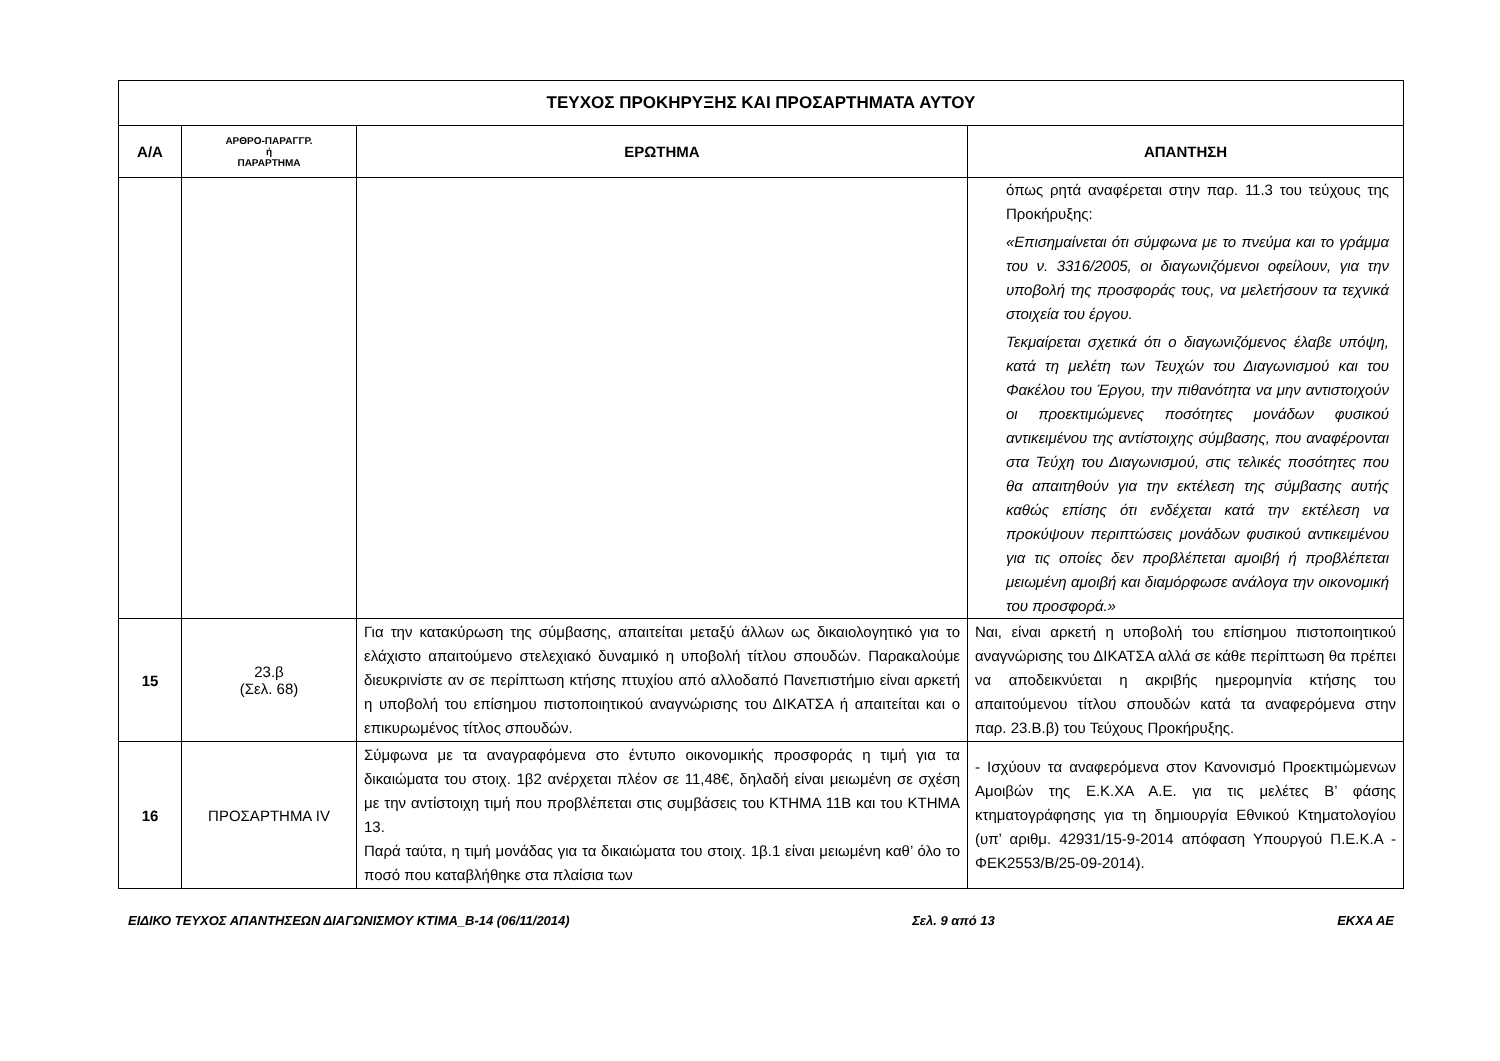| ΤΕΥΧΟΣ ΠΡΟΚΗΡΥΞΗΣ ΚΑΙ ΠΡΟΣΑΡΤΗΜΑΤΑ ΑΥΤΟΥ | | | |
| --- | --- | --- | --- |
| Α/Α | ΑΡΘΡΟ-ΠΑΡΑΓΓΡ. ή ΠΑΡΑΡΤΗΜΑ | ΕΡΩΤΗΜΑ | ΑΠΑΝΤΗΣΗ |
| | | | όπως ρητά αναφέρεται στην παρ. 11.3 του τεύχους της Προκήρυξης: «Επισημαίνεται ότι σύμφωνα με το πνεύμα και το γράμμα του ν. 3316/2005, οι διαγωνιζόμενοι οφείλουν, για την υποβολή της προσφοράς τους, να μελετήσουν τα τεχνικά στοιχεία του έργου. Τεκμαίρεται σχετικά ότι ο διαγωνιζόμενος έλαβε υπόψη, κατά τη μελέτη των Τευχών του Διαγωνισμού και του Φακέλου του Έργου, την πιθανότητα να μην αντιστοιχούν οι προεκτιμώμενες ποσότητες μονάδων φυσικού αντικειμένου της αντίστοιχης σύμβασης, που αναφέρονται στα Τεύχη του Διαγωνισμού, στις τελικές ποσότητες που θα απαιτηθούν για την εκτέλεση της σύμβασης αυτής καθώς επίσης ότι ενδέχεται κατά την εκτέλεση να προκύψουν περιπτώσεις μονάδων φυσικού αντικειμένου για τις οποίες δεν προβλέπεται αμοιβή ή προβλέπεται μειωμένη αμοιβή και διαμόρφωσε ανάλογα την οικονομική του προσφορά.» |
| 15 | 23.β (Σελ. 68) | Για την κατακύρωση της σύμβασης, απαιτείται μεταξύ άλλων ως δικαιολογητικό για το ελάχιστο απαιτούμενο στελεχιακό δυναμικό η υποβολή τίτλου σπουδών. Παρακαλούμε διευκρινίστε αν σε περίπτωση κτήσης πτυχίου από αλλοδαπό Πανεπιστήμιο είναι αρκετή η υποβολή του επίσημου πιστοποιητικού αναγνώρισης του ΔΙΚΑΤΣΑ ή απαιτείται και ο επικυρωμένος τίτλος σπουδών. | Ναι, είναι αρκετή η υποβολή του επίσημου πιστοποιητικού αναγνώρισης του ΔΙΚΑΤΣΑ αλλά σε κάθε περίπτωση θα πρέπει να αποδεικνύεται η ακριβής ημερομηνία κτήσης του απαιτούμενου τίτλου σπουδών κατά τα αναφερόμενα στην παρ. 23.Β.β) του Τεύχους Προκήρυξης. |
| 16 | ΠΡΟΣΑΡΤΗΜΑ IV | Σύμφωνα με τα αναγραφόμενα στο έντυπο οικονομικής προσφοράς η τιμή για τα δικαιώματα του στοιχ. 1β2 ανέρχεται πλέον σε 11,48€, δηλαδή είναι μειωμένη σε σχέση με την αντίστοιχη τιμή που προβλέπεται στις συμβάσεις του ΚΤΗΜΑ 11Β και του ΚΤΗΜΑ 13. Παρά ταύτα, η τιμή μονάδας για τα δικαιώματα του στοιχ. 1β.1 είναι μειωμένη καθ’ όλο το ποσό που καταβλήθηκε στα πλαίσια των | - Ισχύουν τα αναφερόμενα στον Κανονισμό Προεκτιμώμενων Αμοιβών της Ε.Κ.ΧΑ Α.Ε. για τις μελέτες Β’ φάσης κτηματογράφησης για τη δημιουργία Εθνικού Κτηματολογίου (υπ’ αριθμ. 42931/15-9-2014 απόφαση Υπουργού Π.Ε.Κ.Α - ΦΕΚ2553/Β/25-09-2014). |
ΕΙΔΙΚΟ ΤΕΥΧΟΣ ΑΠΑΝΤΗΣΕΩΝ ΔΙΑΓΩΝΙΣΜΟΥ ΚΤΙΜΑ_Β-14 (06/11/2014) Σελ. 9 από 13 ΕΚΧΑ ΑΕ